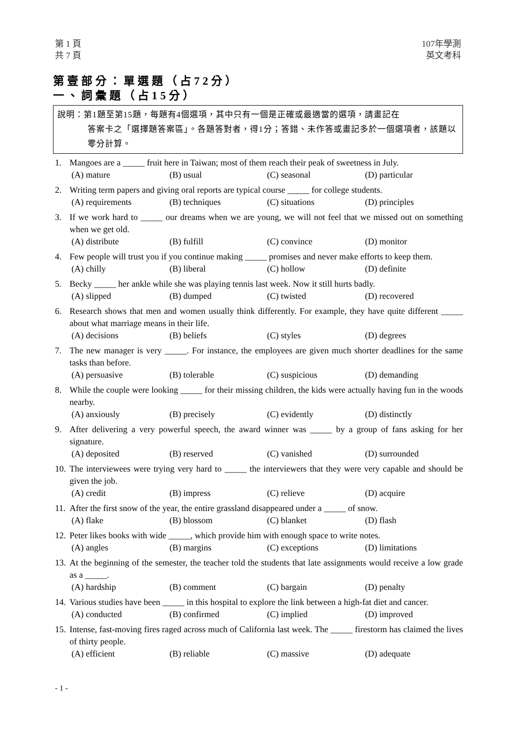第 1 頁
共 7 頁
107年學測
英文考科
第壹部分：單選題（占72分）
一、詞彙題（占15分）
說明：第1題至第15題，每題有4個選項，其中只有一個是正確或最適當的選項，請畫記在
答案卡之「選擇題答案區」。各題答對者，得1分；答錯、未作答或畫記多於一個選項者，該題以零分計算。
1. Mangoes are a _____ fruit here in Taiwan; most of them reach their peak of sweetness in July.
(A) mature (B) usual (C) seasonal (D) particular
2. Writing term papers and giving oral reports are typical course _____ for college students.
(A) requirements (B) techniques (C) situations (D) principles
3. If we work hard to _____ our dreams when we are young, we will not feel that we missed out on something when we get old.
(A) distribute (B) fulfill (C) convince (D) monitor
4. Few people will trust you if you continue making _____ promises and never make efforts to keep them.
(A) chilly (B) liberal (C) hollow (D) definite
5. Becky _____ her ankle while she was playing tennis last week. Now it still hurts badly.
(A) slipped (B) dumped (C) twisted (D) recovered
6. Research shows that men and women usually think differently. For example, they have quite different _____ about what marriage means in their life.
(A) decisions (B) beliefs (C) styles (D) degrees
7. The new manager is very _____. For instance, the employees are given much shorter deadlines for the same tasks than before.
(A) persuasive (B) tolerable (C) suspicious (D) demanding
8. While the couple were looking _____ for their missing children, the kids were actually having fun in the woods nearby.
(A) anxiously (B) precisely (C) evidently (D) distinctly
9. After delivering a very powerful speech, the award winner was _____ by a group of fans asking for her signature.
(A) deposited (B) reserved (C) vanished (D) surrounded
10. The interviewees were trying very hard to _____ the interviewers that they were very capable and should be given the job.
(A) credit (B) impress (C) relieve (D) acquire
11. After the first snow of the year, the entire grassland disappeared under a _____ of snow.
(A) flake (B) blossom (C) blanket (D) flash
12. Peter likes books with wide _____, which provide him with enough space to write notes.
(A) angles (B) margins (C) exceptions (D) limitations
13. At the beginning of the semester, the teacher told the students that late assignments would receive a low grade as a _____.
(A) hardship (B) comment (C) bargain (D) penalty
14. Various studies have been _____ in this hospital to explore the link between a high-fat diet and cancer.
(A) conducted (B) confirmed (C) implied (D) improved
15. Intense, fast-moving fires raged across much of California last week. The _____ firestorm has claimed the lives of thirty people.
(A) efficient (B) reliable (C) massive (D) adequate
- 1 -